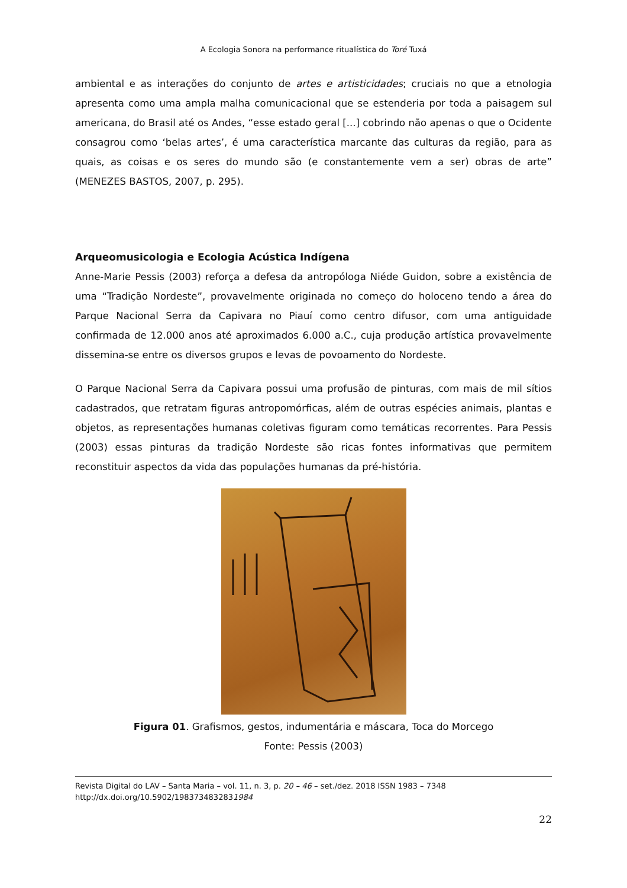A Ecologia Sonora na performance ritualística do Toré Tuxá
ambiental e as interações do conjunto de artes e artisticidades; cruciais no que a etnologia apresenta como uma ampla malha comunicacional que se estenderia por toda a paisagem sul americana, do Brasil até os Andes, “esse estado geral [...] cobrindo não apenas o que o Ocidente consagrou como ‘belas artes’, é uma característica marcante das culturas da região, para as quais, as coisas e os seres do mundo são (e constantemente vem a ser) obras de arte” (MENEZES BASTOS, 2007, p. 295).
Arqueomusicologia e Ecologia Acústica Indígena
Anne-Marie Pessis (2003) reforça a defesa da antropóloga Niéde Guidon, sobre a existência de uma “Tradição Nordeste”, provavelmente originada no começo do holoceno tendo a área do Parque Nacional Serra da Capivara no Piauí como centro difusor, com uma antiguidade confirmada de 12.000 anos até aproximados 6.000 a.C., cuja produção artística provavelmente dissemina-se entre os diversos grupos e levas de povoamento do Nordeste.
O Parque Nacional Serra da Capivara possui uma profusão de pinturas, com mais de mil sítios cadastrados, que retratam figuras antropomórficas, além de outras espécies animais, plantas e objetos, as representações humanas coletivas figuram como temáticas recorrentes. Para Pessis (2003) essas pinturas da tradição Nordeste são ricas fontes informativas que permitem reconstituir aspectos da vida das populações humanas da pré-história.
Figura 01. Grafismos, gestos, indumentária e máscara, Toca do Morcego
Fonte: Pessis (2003)
Revista Digital do LAV – Santa Maria – vol. 11, n. 3, p. 20 – 46 – set./dez. 2018 ISSN 1983 – 7348
http://dx.doi.org/10.5902/1983734832831984
22